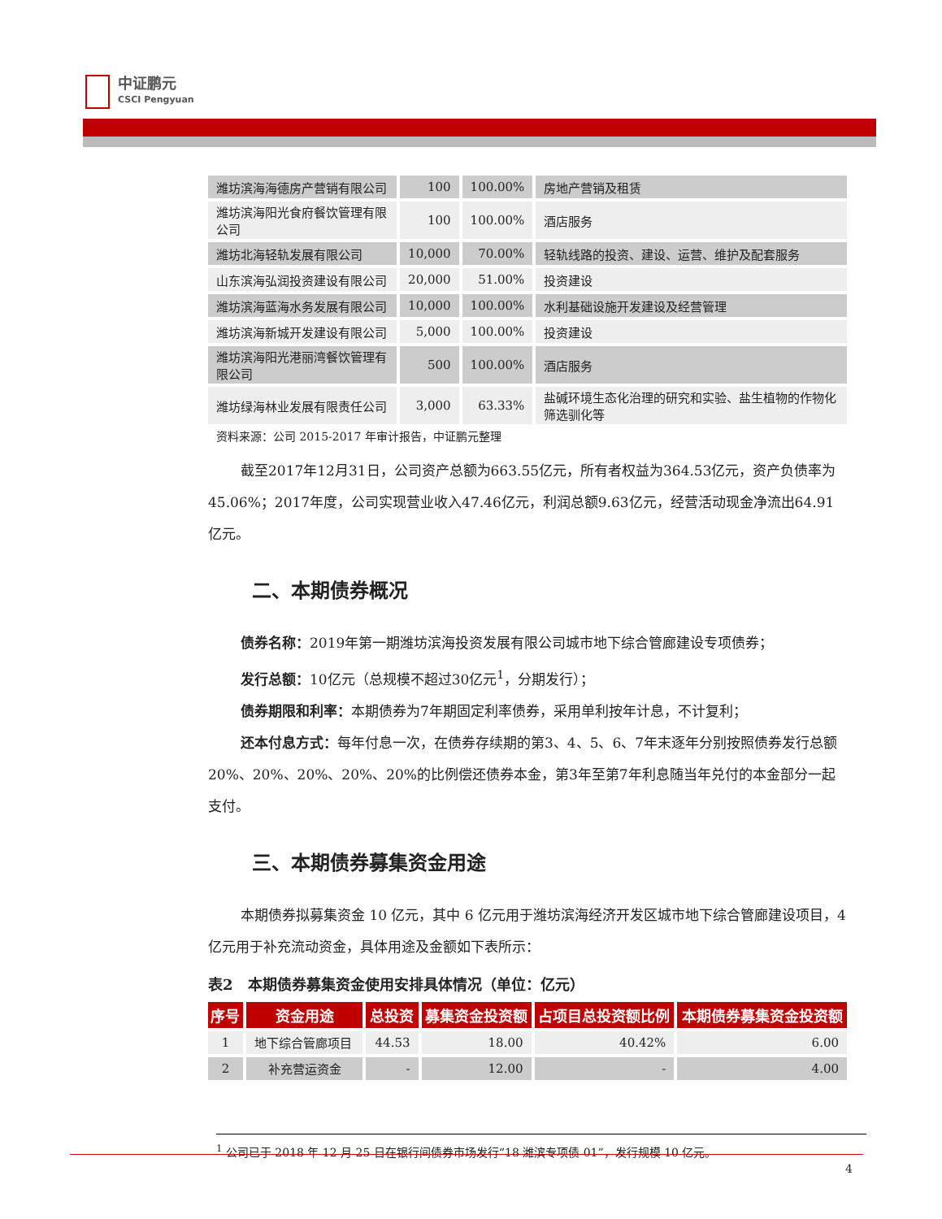中证鹏元
CSCI Pengyuan
| 潍坊滨海海德房产营销有限公司 | 100 | 100.00% | 房地产营销及租赁 |
| 潍坊滨海阳光食府餐饮管理有限公司 | 100 | 100.00% | 酒店服务 |
| 潍坊北海轻轨发展有限公司 | 10,000 | 70.00% | 轻轨线路的投资、建设、运营、维护及配套服务 |
| 山东滨海弘润投资建设有限公司 | 20,000 | 51.00% | 投资建设 |
| 潍坊滨海蓝海水务发展有限公司 | 10,000 | 100.00% | 水利基础设施开发建设及经营管理 |
| 潍坊滨海新城开发建设有限公司 | 5,000 | 100.00% | 投资建设 |
| 潍坊滨海阳光港丽湾餐饮管理有限公司 | 500 | 100.00% | 酒店服务 |
| 潍坊绿海林业发展有限责任公司 | 3,000 | 63.33% | 盐碱环境生态化治理的研究和实验、盐生植物的作物化筛选驯化等 |
资料来源：公司 2015-2017 年审计报告，中证鹏元整理
截至2017年12月31日，公司资产总额为663.55亿元，所有者权益为364.53亿元，资产负债率为45.06%；2017年度，公司实现营业收入47.46亿元，利润总额9.63亿元，经营活动现金净流出64.91亿元。
二、本期债券概况
债券名称：2019年第一期潍坊滨海投资发展有限公司城市地下综合管廊建设专项债券；
发行总额：10亿元（总规模不超过30亿元<sup>1</sup>，分期发行）；
债券期限和利率：本期债券为7年期固定利率债券，采用单利按年计息，不计复利；
还本付息方式：每年付息一次，在债券存续期的第3、4、5、6、7年末逐年分别按照债券发行总额20%、20%、20%、20%、20%的比例偿还债券本金，第3年至第7年利息随当年兑付的本金部分一起支付。
三、本期债券募集资金用途
本期债券拟募集资金 10 亿元，其中 6 亿元用于潍坊滨海经济开发区城市地下综合管廊建设项目，4 亿元用于补充流动资金，具体用途及金额如下表所示：
表2　本期债券募集资金使用安排具体情况（单位：亿元）
| 序号 | 资金用途 | 总投资 | 募集资金投资额 | 占项目总投资额比例 | 本期债券募集资金投资额 |
| --- | --- | --- | --- | --- | --- |
| 1 | 地下综合管廊项目 | 44.53 | 18.00 | 40.42% | 6.00 |
| 2 | 补充营运资金 | - | 12.00 | - | 4.00 |
<sup>1</sup> 公司已于 2018 年 12 月 25 日在银行间债券市场发行“18 潍滨专项债 01”，发行规模 10 亿元。
4